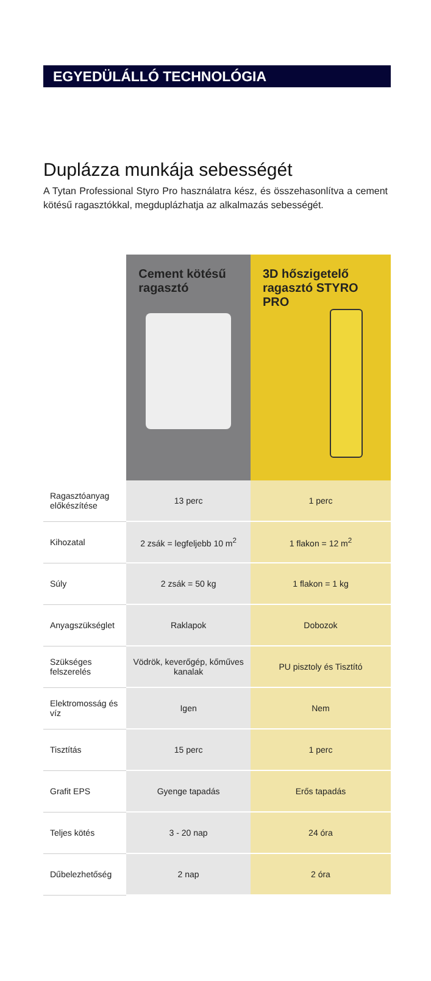EGYEDÜLÁLLÓ TECHNOLÓGIA
Duplázza munkája sebességét
A Tytan Professional Styro Pro használatra kész, és összehasonlítva a cement kötésű ragasztókkal, megduplázhatja az alkalmazás sebességét.
| | Cement kötésű ragasztó | 3D hőszigetelő ragasztó STYRO PRO |
| --- | --- | --- |
| Ragasztóanyag előkészítése | 13 perc | 1 perc |
| Kihozatal | 2 zsák = legfeljebb 10 m<sup>2</sup> | 1 flakon = 12 m<sup>2</sup> |
| Súly | 2 zsák = 50 kg | 1 flakon = 1 kg |
| Anyagszükséglet | Raklapok | Dobozok |
| Szükséges felszerelés | Vödrök, keverőgép, kőműves kanalak | PU pisztoly és Tisztító |
| Elektromosság és víz | Igen | Nem |
| Tisztítás | 15 perc | 1 perc |
| Grafit EPS | Gyenge tapadás | Erős tapadás |
| Teljes kötés | 3 - 20 nap | 24 óra |
| Dűbelezhetőség | 2 nap | 2 óra |